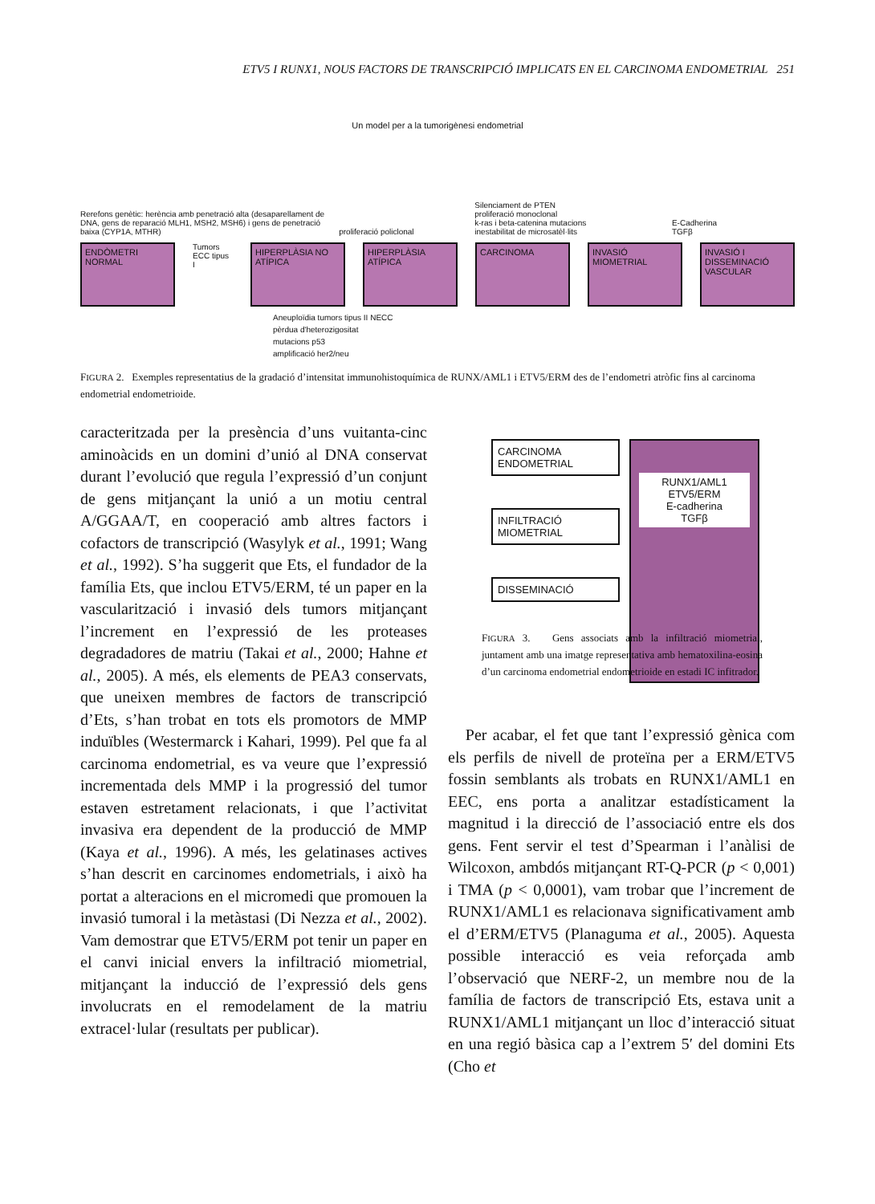ETV5 I RUNX1, NOUS FACTORS DE TRANSCRIPCIÓ IMPLICATS EN EL CARCINOMA ENDOMETRIAL 251
Un model per a la tumorigènesi endometrial
Rerefons genètic: herència amb penetració alta (desaparellament de DNA, gens de reparació MLH1, MSH2, MSH6) i gens de penetració baixa (CYP1A, MTHR)
proliferació policlonal
Silenciament de PTEN
proliferació monoclonal
k-ras i beta-catenina mutacions
inestabilitat de microsatèl·lits
E-Cadherina
TGFβ
ENDÒMETRI NORMAL
Tumors ECC tipus I
HIPERPLÀSIA NO ATÍPICA HIPERPLÀSIA ATÍPICA CARCINOMA INVASIÓ MIOMETRIAL INVASIÓ I DISSEMINACIÓ VASCULAR
Aneuploïdia tumors tipus II NECC
pèrdua d'heterozigositat
mutacions p53
amplificació her2/neu
FIGURA 2. Exemples representatius de la gradació d’intensitat immunohistoquímica de RUNX/AML1 i ETV5/ERM des de l’endometri atròfic fins al carcinoma endometrial endometrioide.
caracteritzada per la presència d’uns vuitanta-cinc aminoàcids en un domini d’unió al DNA conservat durant l’evolució que regula l’expressió d’un conjunt de gens mitjançant la unió a un motiu central A/GGAA/T, en cooperació amb altres factors i cofactors de transcripció (Wasylyk et al., 1991; Wang et al., 1992). S’ha suggerit que Ets, el fundador de la família Ets, que inclou ETV5/ERM, té un paper en la vascularització i invasió dels tumors mitjançant l’increment en l’expressió de les proteases degradadores de matriu (Takai et al., 2000; Hahne et al., 2005). A més, els elements de PEA3 conservats, que uneixen membres de factors de transcripció d’Ets, s’han trobat en tots els promotors de MMP induïbles (Westermarck i Kahari, 1999). Pel que fa al carcinoma endometrial, es va veure que l’expressió incrementada dels MMP i la progressió del tumor estaven estretament relacionats, i que l’activitat invasiva era dependent de la producció de MMP (Kaya et al., 1996). A més, les gelatinases actives s’han descrit en carcinomes endometrials, i això ha portat a alteracions en el micromedi que promouen la invasió tumoral i la metàstasi (Di Nezza et al., 2002). Vam demostrar que ETV5/ERM pot tenir un paper en el canvi inicial envers la infiltració miometrial, mitjançant la inducció de l’expressió dels gens involucrats en el remodelament de la matriu extracel·lular (resultats per publicar).
CARCINOMA
ENDOMETRIAL
INFILTRACIÓ
MIOMETRIAL
DISSEMINACIÓ
RUNX1/AML1
ETV5/ERM
E-cadherina
TGFβ
FIGURA 3. Gens associats amb la infiltració miometrial, juntament amb una imatge representativa amb hematoxilina-eosina d’un carcinoma endometrial endometrioide en estadi IC infitrador.
Per acabar, el fet que tant l’expressió gènica com els perfils de nivell de proteïna per a ERM/ETV5 fossin semblants als trobats en RUNX1/AML1 en EEC, ens porta a analitzar estadísticament la magnitud i la direcció de l’associació entre els dos gens. Fent servir el test d’Spearman i l’anàlisi de Wilcoxon, ambdós mitjançant RT-Q-PCR (p < 0,001) i TMA (p < 0,0001), vam trobar que l’increment de RUNX1/AML1 es relacionava significativament amb el d’ERM/ETV5 (Planaguma et al., 2005). Aquesta possible interacció es veia reforçada amb l’observació que NERF-2, un membre nou de la família de factors de transcripció Ets, estava unit a RUNX1/AML1 mitjançant un lloc d’interacció situat en una regió bàsica cap a l’extrem 5′ del domini Ets (Cho et